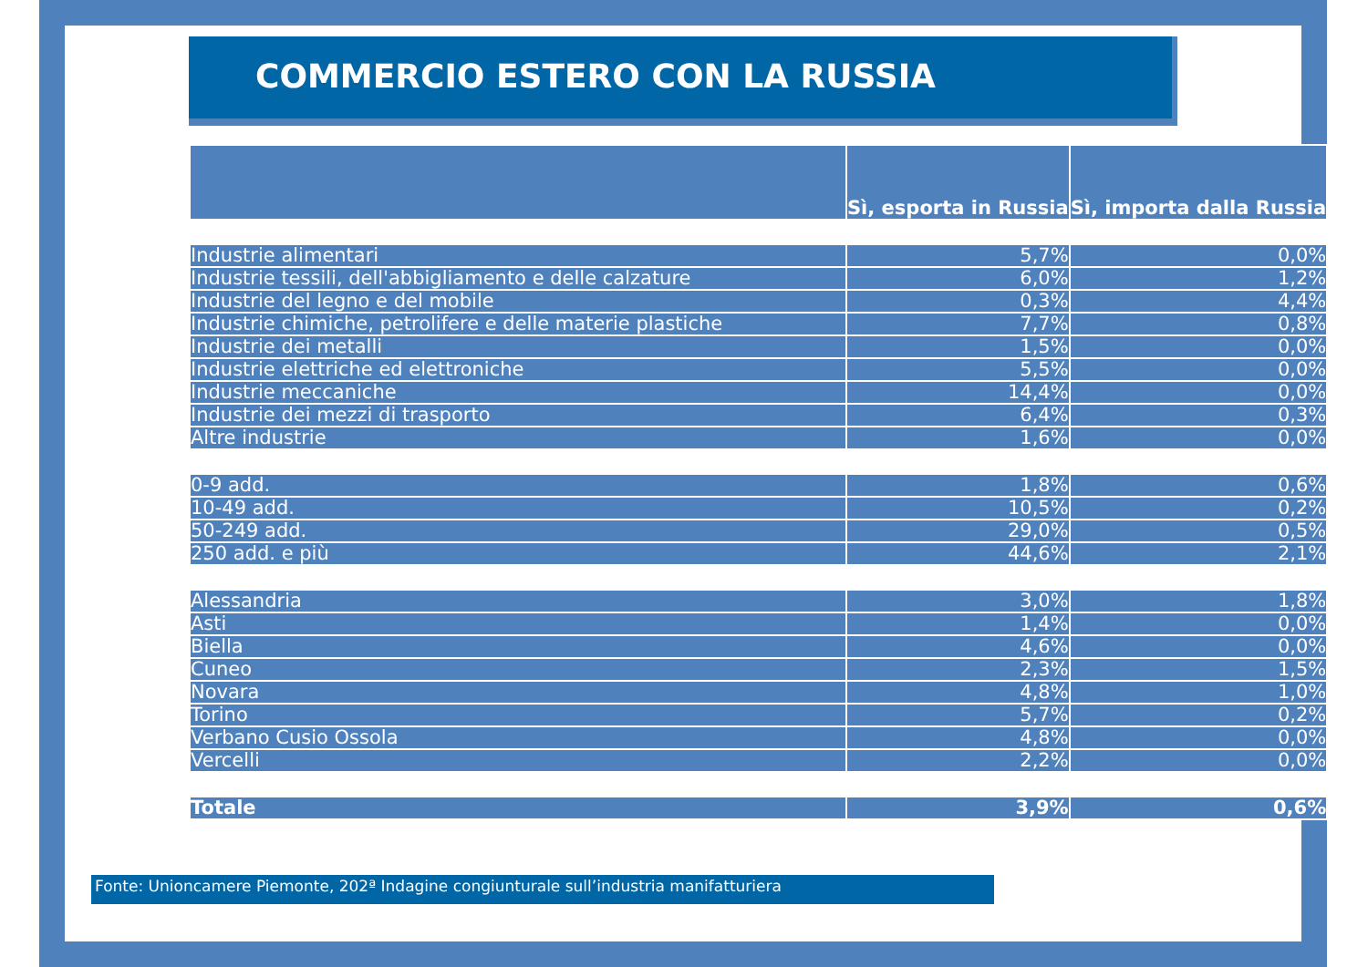COMMERCIO ESTERO CON LA RUSSIA
| | Sì, esporta in Russia | Sì, importa dalla Russia |
| --- | --- | --- |
| Industrie alimentari | 5,7% | 0,0% |
| Industrie tessili, dell'abbigliamento e delle calzature | 6,0% | 1,2% |
| Industrie del legno e del mobile | 0,3% | 4,4% |
| Industrie chimiche, petrolifere e delle materie plastiche | 7,7% | 0,8% |
| Industrie dei metalli | 1,5% | 0,0% |
| Industrie elettriche ed elettroniche | 5,5% | 0,0% |
| Industrie meccaniche | 14,4% | 0,0% |
| Industrie dei mezzi di trasporto | 6,4% | 0,3% |
| Altre industrie | 1,6% | 0,0% |
| 0-9 add. | 1,8% | 0,6% |
| 10-49 add. | 10,5% | 0,2% |
| 50-249 add. | 29,0% | 0,5% |
| 250 add. e più | 44,6% | 2,1% |
| Alessandria | 3,0% | 1,8% |
| Asti | 1,4% | 0,0% |
| Biella | 4,6% | 0,0% |
| Cuneo | 2,3% | 1,5% |
| Novara | 4,8% | 1,0% |
| Torino | 5,7% | 0,2% |
| Verbano Cusio Ossola | 4,8% | 0,0% |
| Vercelli | 2,2% | 0,0% |
| Totale | 3,9% | 0,6% |
Fonte: Unioncamere Piemonte, 202ª Indagine congiunturale sull’industria manifatturiera